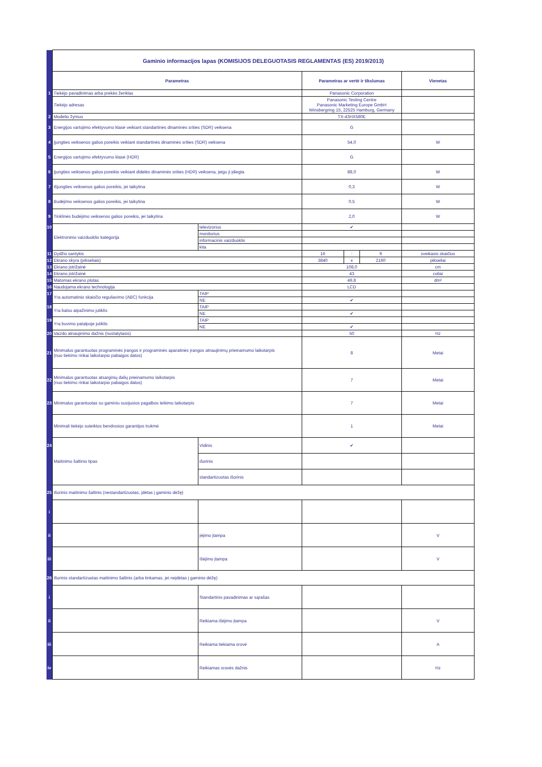| | Gaminio informacijos lapas (KOMISIJOS DELEGUOTASIS REGLAMENTAS (ES) 2019/2013) | | | | | |
| | Parametras | | Parametras ar vertė ir tikslumas | | | Vienetas |
| 1 | Tiekėjo pavadinimas arba prekės ženklas | | Panasonic Corporation | | | |
| | Tiekėjo adresas | | Panasonic Testing Centre Panasonic Marketing Europe GmbH Winsbergring 15, 22525 Hamburg, Germany | | | |
| 2 | Modelio žymuo | | TX-43HX580E | | | |
| 3 | Energijos vartojimo efektyvumo klasė veikiant standartinės dinaminės srities (SDR) veiksena | | G | | | |
| 4 | Įjungties veiksenos galios poreikis veikiant standartinės dinaminės srities (SDR) veiksena | | 54,0 | | | W |
| 5 | Energijos vartojimo efektyvumo klasė (HDR) | | G | | | |
| 6 | Įjungties veiksenos galios poreikis veikiant didelės dinaminės srities (HDR) veiksena, jeigu ji įdiegta | | 88,0 | | | W |
| 7 | Išjungties veiksenos galios poreikis, jei taikytina | | 0,3 | | | W |
| 8 | Budėjimo veiksenos galios poreikis, jei taikytina | | 0,5 | | | W |
| 9 | Tinklinės budėjimo veiksenos galios poreikis, jei taikytina | | 2,0 | | | W |
| 10 | Elektroninio vaizduoklio kategorija | televizorius | ✔ | | | |
| | | monitorius | | | | |
| | | informacinis vaizduoklis | | | | |
| | | kita | | | | |
| 11 | Dydžio santykis | | 16 | : | 9 | sveikasis skaičius |
| 12 | Ekrano skyra (pikseliais) | | 3840 | x | 2160 | pikseliai |
| 13 | Ekrano įstrižainė | | 108,0 | | | cm |
| 14 | Ekrano įstrižainė | | 43 | | | coliai |
| 15 | Matomas ekrano plotas | | 49,8 | | | dm² |
| 16 | Naudojama ekrano technologija | | LCD | | | |
| 17 | Yra automatinio skaisčio reguliavimo (ABC) funkcija | TAIP | | | | |
| | | NE | ✔ | | | |
| 18 | Yra balso atpažinimo jutiklis | TAIP | | | | |
| | | NE | ✔ | | | |
| 19 | Yra buvimo patalpoje jutiklis | TAIP | | | | |
| | | NE | ✔ | | | |
| 20 | Vaizdo atnaujinimo dažnis (nustatytasis) | | 50 | | | Hz |
| 21 | Minimalus garantuotas programinės įrangos ir programinės aparatinės įrangos atnaujinimų prieinamumo laikotarpis (nuo tiekimo rinkai laikotarpio pabaigos datos) | | 8 | | | Metai |
| 22 | Minimalus garantuotas atsarginių dalių prieinamumo laikotarpis (nuo tiekimo rinkai laikotarpio pabaigos datos) | | 7 | | | Metai |
| 23 | Minimalus garantuotas su gaminiu susijusios pagalbos teikimo laikotarpis | | 7 | | | Metai |
| | Minimali tiekėjo suteiktos bendrosios garantijos trukmė | | 1 | | | Metai |
| 24 | Maitinimo šaltinio tipas | Vidinis | ✔ | | | |
| | | išorinis | | | | |
| | | standartizuotas išorinis | | | | |
| 25 | Išorinis maitinimo šaltinis (nestandartizuotas, įdėtas į gaminio dėžę) | | | | | |
| i | | | | | | |
| ii | | Įėjimo įtampa | | | | V |
| iii | | Išėjimo įtampa | | | | V |
| 26 | Išorinis standartizuotas maitinimo šaltinis (arba tinkamas, jei neįdėtas į gaminio dėžę) | | | | | |
| i | | Standartinis pavadinimas ar sąrašas | | | | |
| ii | | Reikiama išėjimo įtampa | | | | V |
| iii | | Reikiama tiekiama srovė | | | | A |
| iv | | Reikiamas srovės dažnis | | | | Hz |